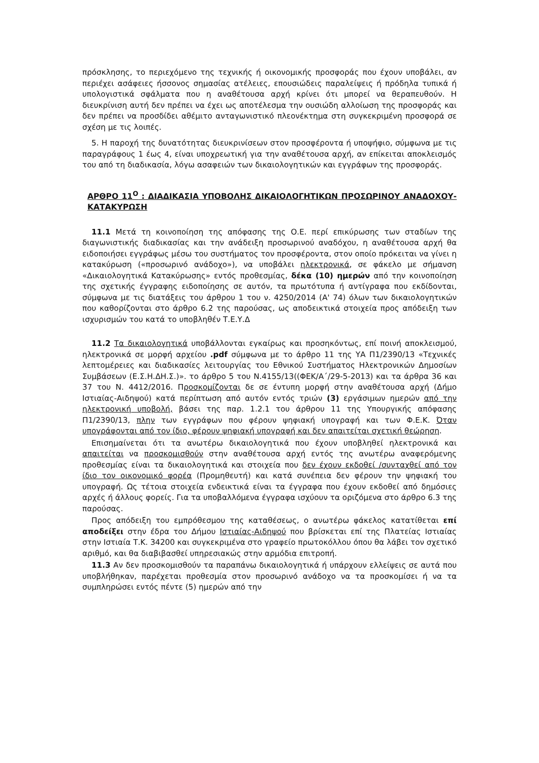πρόσκλησης, το περιεχόμενο της τεχνικής ή οικονομικής προσφοράς που έχουν υποβάλει, αν περιέχει ασάφειες ήσσονος σημασίας ατέλειες, επουσιώδεις παραλείψεις ή πρόδηλα τυπικά ή υπολογιστικά σφάλματα που η αναθέτουσα αρχή κρίνει ότι μπορεί να θεραπευθούν. Η διευκρίνιση αυτή δεν πρέπει να έχει ως αποτέλεσμα την ουσιώδη αλλοίωση της προσφοράς και δεν πρέπει να προσδίδει αθέμιτο ανταγωνιστικό πλεονέκτημα στη συγκεκριμένη προσφορά σε σχέση με τις λοιπές.
5. Η παροχή της δυνατότητας διευκρινίσεων στον προσφέροντα ή υποψήφιο, σύμφωνα με τις παραγράφους 1 έως 4, είναι υποχρεωτική για την αναθέτουσα αρχή, αν επίκειται αποκλεισμός του από τη διαδικασία, λόγω ασαφειών των δικαιολογητικών και εγγράφων της προσφοράς.
ΑΡΘΡΟ 11<sup>Ο</sup> : ΔΙΑΔΙΚΑΣΙΑ ΥΠΟΒΟΛΗΣ ΔΙΚΑΙΟΛΟΓΗΤΙΚΩΝ ΠΡΟΣΩΡΙΝΟΥ ΑΝΑΔΟΧΟΥ-ΚΑΤΑΚΥΡΩΣΗ
11.1 Μετά τη κοινοποίηση της απόφασης της Ο.Ε. περί επικύρωσης των σταδίων της διαγωνιστικής διαδικασίας και την ανάδειξη προσωρινού αναδόχου, η αναθέτουσα αρχή θα ειδοποιήσει εγγράφως μέσω του συστήματος τον προσφέροντα, στον οποίο πρόκειται να γίνει η κατακύρωση («προσωρινό ανάδοχο»), να υποβάλει ηλεκτρονικά, σε φάκελο με σήμανση «Δικαιολογητικά Κατακύρωσης» εντός προθεσμίας, δέκα (10) ημερών από την κοινοποίηση της σχετικής έγγραφης ειδοποίησης σε αυτόν, τα πρωτότυπα ή αντίγραφα που εκδίδονται, σύμφωνα με τις διατάξεις του άρθρου 1 του ν. 4250/2014 (Α' 74) όλων των δικαιολογητικών που καθορίζονται στο άρθρο 6.2 της παρούσας, ως αποδεικτικά στοιχεία προς απόδειξη των ισχυρισμών του κατά το υποβληθέν Τ.Ε.Υ.Δ
11.2 Τα δικαιολογητικά υποβάλλονται εγκαίρως και προσηκόντως, επί ποινή αποκλεισμού, ηλεκτρονικά σε μορφή αρχείου .pdf σύμφωνα με το άρθρο 11 της ΥΑ Π1/2390/13 «Τεχνικές λεπτομέρειες και διαδικασίες λειτουργίας του Εθνικού Συστήματος Ηλεκτρονικών Δημοσίων Συμβάσεων (Ε.Σ.Η.ΔΗ.Σ.)». το άρθρο 5 του Ν.4155/13((ΦΕΚ/Α΄/29-5-2013) και τα άρθρα 36 και 37 του Ν. 4412/2016. Προσκομίζονται δε σε έντυπη μορφή στην αναθέτουσα αρχή (Δήμο Ιστιαίας-Αιδηψού) κατά περίπτωση από αυτόν εντός τριών (3) εργάσιμων ημερών από την ηλεκτρονική υποβολή, βάσει της παρ. 1.2.1 του άρθρου 11 της Υπουργικής απόφασης Π1/2390/13, πλην των εγγράφων που φέρουν ψηφιακή υπογραφή και των Φ.Ε.Κ. Όταν υπογράφονται από τον ίδιο, φέρουν ψηφιακή υπογραφή και δεν απαιτείται σχετική θεώρηση.
Επισημαίνεται ότι τα ανωτέρω δικαιολογητικά που έχουν υποβληθεί ηλεκτρονικά και απαιτείται να προσκομισθούν στην αναθέτουσα αρχή εντός της ανωτέρω αναφερόμενης προθεσμίας είναι τα δικαιολογητικά και στοιχεία που δεν έχουν εκδοθεί /συνταχθεί από τον ίδιο τον οικονομικό φορέα (Προμηθευτή) και κατά συνέπεια δεν φέρουν την ψηφιακή του υπογραφή. Ως τέτοια στοιχεία ενδεικτικά είναι τα έγγραφα που έχουν εκδοθεί από δημόσιες αρχές ή άλλους φορείς. Για τα υποβαλλόμενα έγγραφα ισχύουν τα οριζόμενα στο άρθρο 6.3 της παρούσας.
Προς απόδειξη του εμπρόθεσμου της καταθέσεως, ο ανωτέρω φάκελος κατατίθεται επί αποδείξει στην έδρα του Δήμου Ιστιαίας-Αιδηψού που βρίσκεται επί της Πλατείας Ιστιαίας στην Ιστιαία Τ.Κ. 34200 και συγκεκριμένα στο γραφείο πρωτοκόλλου όπου θα λάβει τον σχετικό αριθμό, και θα διαβιβασθεί υπηρεσιακώς στην αρμόδια επιτροπή.
11.3 Αν δεν προσκομισθούν τα παραπάνω δικαιολογητικά ή υπάρχουν ελλείψεις σε αυτά που υποβλήθηκαν, παρέχεται προθεσμία στον προσωρινό ανάδοχο να τα προσκομίσει ή να τα συμπληρώσει εντός πέντε (5) ημερών από την